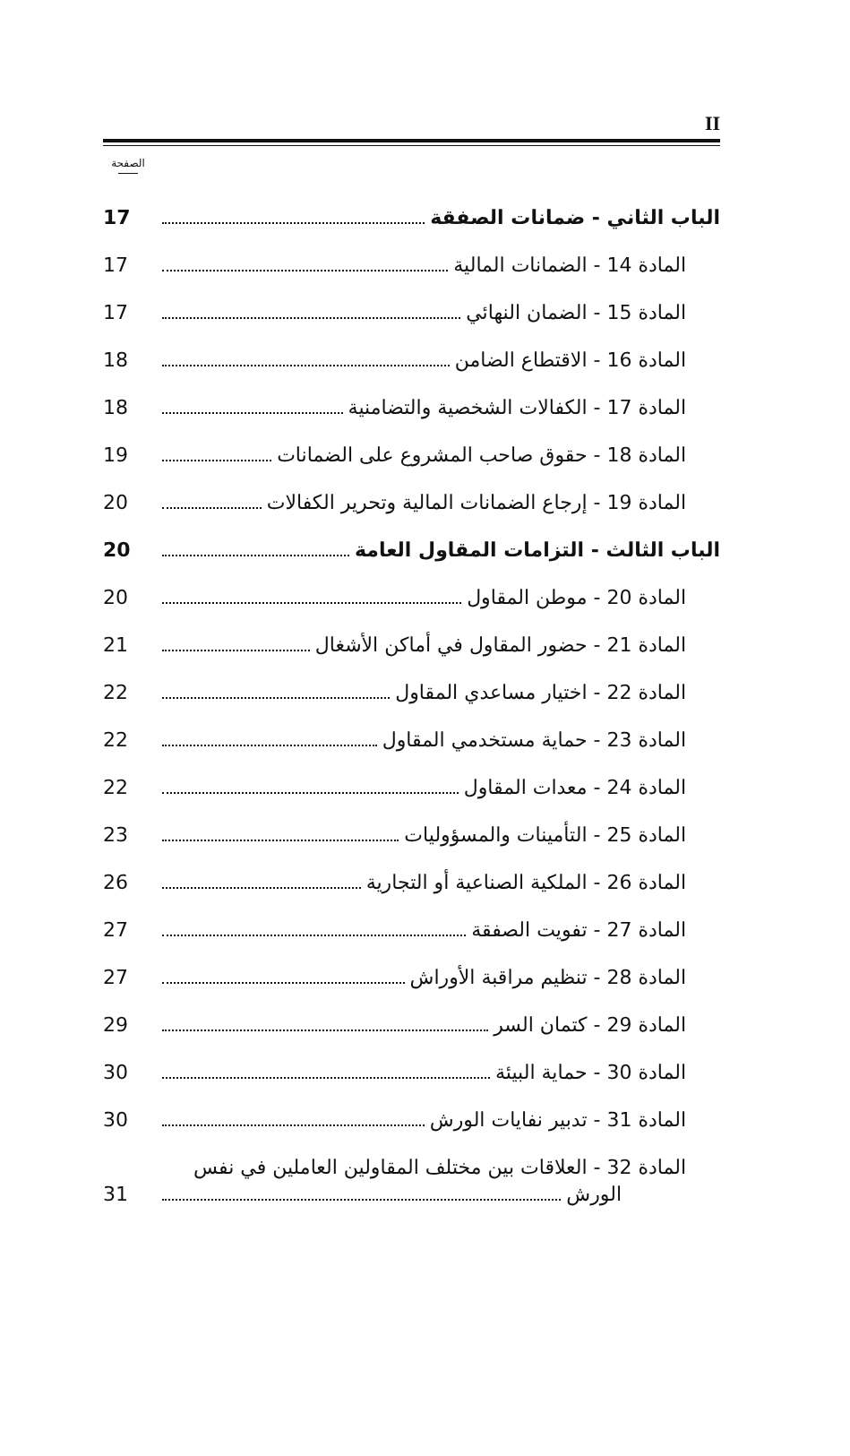II
الصفحة
الباب الثاني - ضمانات الصفقة 17
المادة 14 - الضمانات المالية 17
المادة 15 - الضمان النهائي 17
المادة 16 - الاقتطاع الضامن 18
المادة 17 - الكفالات الشخصية والتضامنية 18
المادة 18 - حقوق صاحب المشروع على الضمانات 19
المادة 19 - إرجاع الضمانات المالية وتحرير الكفالات 20
الباب الثالث - التزامات المقاول العامة 20
المادة 20 - موطن المقاول 20
المادة 21 - حضور المقاول في أماكن الأشغال 21
المادة 22 - اختيار مساعدي المقاول 22
المادة 23 - حماية مستخدمي المقاول 22
المادة 24 - معدات المقاول 22
المادة 25 - التأمينات والمسؤوليات 23
المادة 26 - الملكية الصناعية أو التجارية 26
المادة 27 - تفويت الصفقة 27
المادة 28 - تنظيم مراقبة الأوراش 27
المادة 29 - كتمان السر 29
المادة 30 - حماية البيئة 30
المادة 31 - تدبير نفايات الورش 30
المادة 32 - العلاقات بين مختلف المقاولين العاملين في نفس
الورش 31